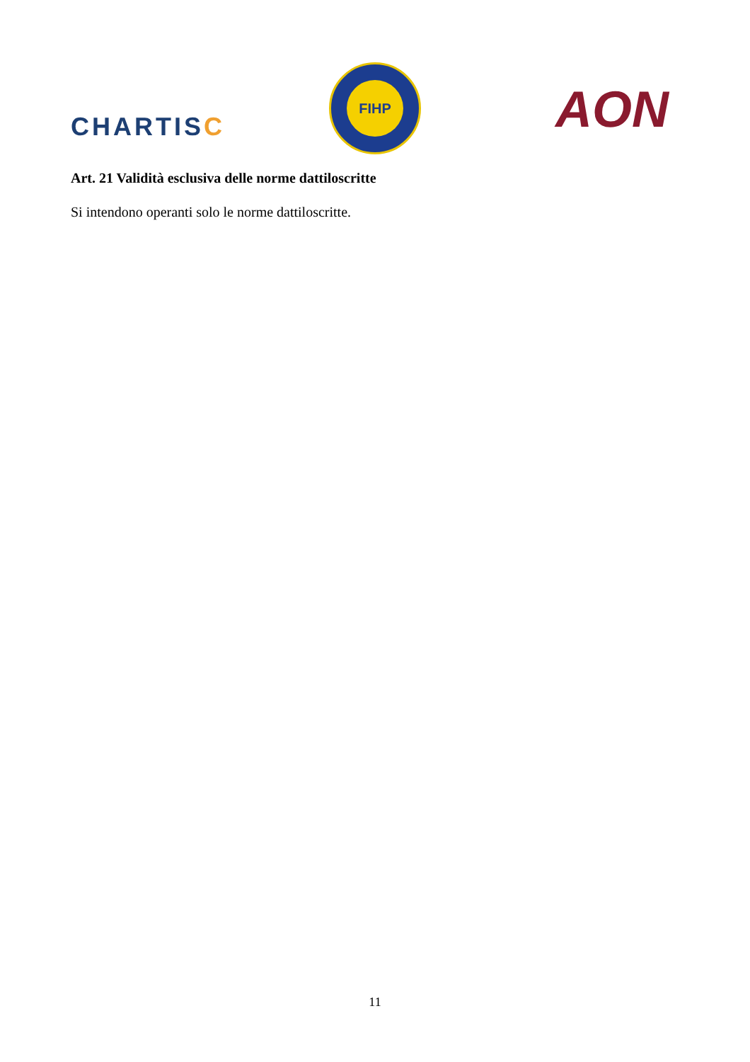CHARTISC
FIHP
AON
Art. 21 Validità esclusiva delle norme dattiloscritte
Si intendono operanti solo le norme dattiloscritte.
11